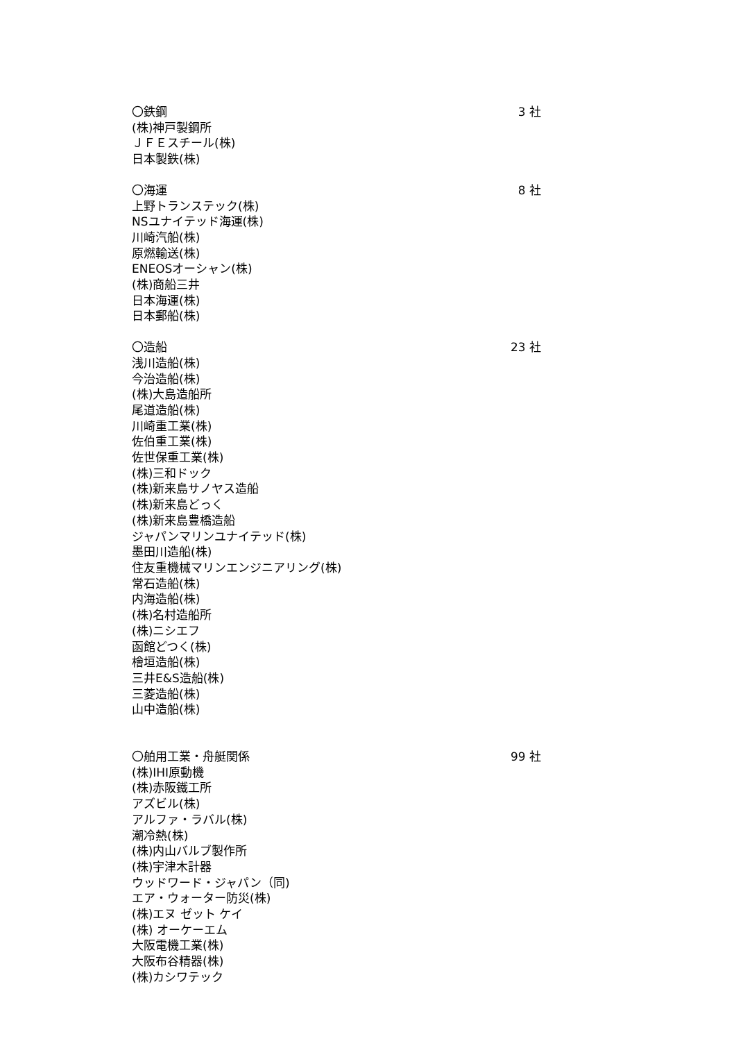〇鉄鋼 3 社
(株)神戸製鋼所
ＪＦＥスチール(株)
日本製鉄(株)
〇海運 8 社
上野トランステック(株)
NSユナイテッド海運(株)
川崎汽船(株)
原燃輸送(株)
ENEOSオーシャン(株)
(株)商船三井
日本海運(株)
日本郵船(株)
〇造船 23 社
浅川造船(株)
今治造船(株)
(株)大島造船所
尾道造船(株)
川崎重工業(株)
佐伯重工業(株)
佐世保重工業(株)
(株)三和ドック
(株)新来島サノヤス造船
(株)新来島どっく
(株)新来島豊橋造船
ジャパンマリンユナイテッド(株)
墨田川造船(株)
住友重機械マリンエンジニアリング(株)
常石造船(株)
内海造船(株)
(株)名村造船所
(株)ニシエフ
函館どつく(株)
檜垣造船(株)
三井E&S造船(株)
三菱造船(株)
山中造船(株)
〇舶用工業・舟艇関係 99 社
(株)IHI原動機
(株)赤阪鐵工所
アズビル(株)
アルファ・ラバル(株)
潮冷熱(株)
(株)内山バルブ製作所
(株)宇津木計器
ウッドワード・ジャパン（同)
エア・ウォーター防災(株)
(株)エヌ ゼット ケイ
(株) オーケーエム
大阪電機工業(株)
大阪布谷精器(株)
(株)カシワテック